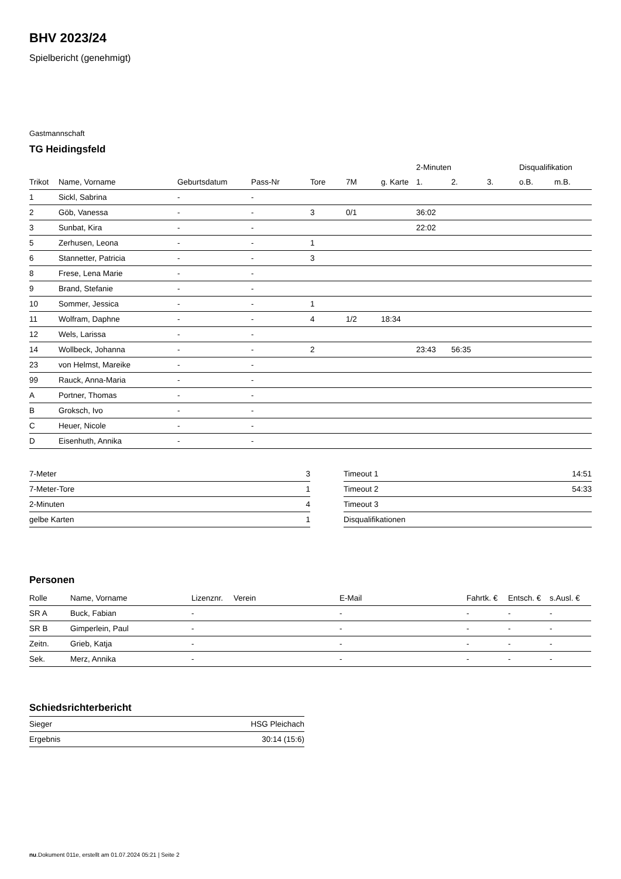BHV 2023/24
Spielbericht (genehmigt)
Gastmannschaft
TG Heidingsfeld
| | | | | | | | 2-Minuten | | | Disqualifikation | |
| --- | --- | --- | --- | --- | --- | --- | --- | --- | --- | --- | --- |
| Trikot | Name, Vorname | Geburtsdatum | Pass-Nr | Tore | 7M | g. Karte | 1. | 2. | 3. | o.B. | m.B. |
| 1 | Sickl, Sabrina | - | - | | | | | | | | |
| 2 | Göb, Vanessa | - | - | 3 | 0/1 | | 36:02 | | | | |
| 3 | Sunbat, Kira | - | - | | | | 22:02 | | | | |
| 5 | Zerhusen, Leona | - | - | 1 | | | | | | | |
| 6 | Stannetter, Patricia | - | - | 3 | | | | | | | |
| 8 | Frese, Lena Marie | - | - | | | | | | | | |
| 9 | Brand, Stefanie | - | - | | | | | | | | |
| 10 | Sommer, Jessica | - | - | 1 | | | | | | | |
| 11 | Wolfram, Daphne | - | - | 4 | 1/2 | 18:34 | | | | | |
| 12 | Wels, Larissa | - | - | | | | | | | | |
| 14 | Wollbeck, Johanna | - | - | 2 | | | 23:43 | 56:35 | | | |
| 23 | von Helmst, Mareike | - | - | | | | | | | | |
| 99 | Rauck, Anna-Maria | - | - | | | | | | | | |
| A | Portner, Thomas | - | - | | | | | | | | |
| B | Groksch, Ivo | - | - | | | | | | | | |
| C | Heuer, Nicole | - | - | | | | | | | | |
| D | Eisenhuth, Annika | - | - | | | | | | | | |
| 7-Meter | 3 |
| 7-Meter-Tore | 1 |
| 2-Minuten | 4 |
| gelbe Karten | 1 |
| Timeout 1 | 14:51 |
| Timeout 2 | 54:33 |
| Timeout 3 | |
| Disqualifikationen | |
Personen
| Rolle | Name, Vorname | Lizenznr. | Verein | E-Mail | Fahrtk. € | Entsch. € | s.Ausl. € |
| --- | --- | --- | --- | --- | --- | --- | --- |
| SR A | Buck, Fabian | - | | - | - | - | - |
| SR B | Gimperlein, Paul | - | | - | - | - | - |
| Zeitn. | Grieb, Katja | - | | - | - | - | - |
| Sek. | Merz, Annika | - | | - | - | - | - |
Schiedsrichterbericht
| Sieger | HSG Pleichach |
| Ergebnis | 30:14 (15:6) |
nu.Dokument 011e, erstellt am 01.07.2024 05:21 | Seite 2